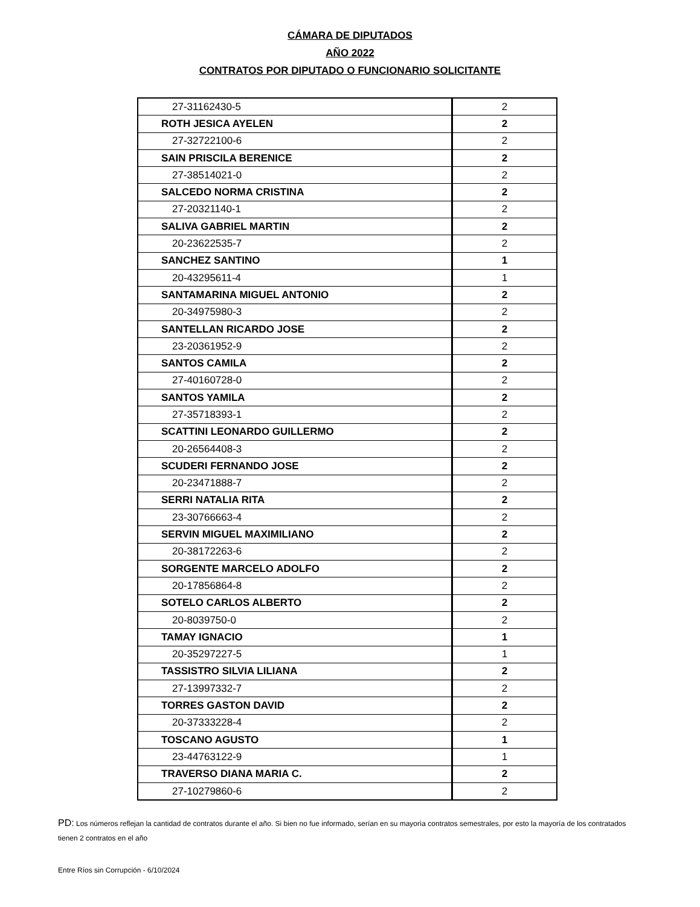CÁMARA DE DIPUTADOS
AÑO 2022
CONTRATOS POR DIPUTADO O FUNCIONARIO SOLICITANTE
| 27-31162430-5 | 2 |
| ROTH JESICA AYELEN | 2 |
| 27-32722100-6 | 2 |
| SAIN PRISCILA BERENICE | 2 |
| 27-38514021-0 | 2 |
| SALCEDO NORMA CRISTINA | 2 |
| 27-20321140-1 | 2 |
| SALIVA GABRIEL MARTIN | 2 |
| 20-23622535-7 | 2 |
| SANCHEZ SANTINO | 1 |
| 20-43295611-4 | 1 |
| SANTAMARINA MIGUEL ANTONIO | 2 |
| 20-34975980-3 | 2 |
| SANTELLAN RICARDO JOSE | 2 |
| 23-20361952-9 | 2 |
| SANTOS CAMILA | 2 |
| 27-40160728-0 | 2 |
| SANTOS YAMILA | 2 |
| 27-35718393-1 | 2 |
| SCATTINI LEONARDO GUILLERMO | 2 |
| 20-26564408-3 | 2 |
| SCUDERI FERNANDO JOSE | 2 |
| 20-23471888-7 | 2 |
| SERRI NATALIA RITA | 2 |
| 23-30766663-4 | 2 |
| SERVIN MIGUEL MAXIMILIANO | 2 |
| 20-38172263-6 | 2 |
| SORGENTE MARCELO ADOLFO | 2 |
| 20-17856864-8 | 2 |
| SOTELO CARLOS ALBERTO | 2 |
| 20-8039750-0 | 2 |
| TAMAY IGNACIO | 1 |
| 20-35297227-5 | 1 |
| TASSISTRO SILVIA LILIANA | 2 |
| 27-13997332-7 | 2 |
| TORRES GASTON DAVID | 2 |
| 20-37333228-4 | 2 |
| TOSCANO AGUSTO | 1 |
| 23-44763122-9 | 1 |
| TRAVERSO DIANA MARIA C. | 2 |
| 27-10279860-6 | 2 |
PD: Los números reflejan la cantidad de contratos durante el año. Si bien no fue informado, serían en su mayorìa contratos semestrales, por esto la mayoría de los contratados tienen 2 contratos en el año
Entre Ríos sin Corrupción - 6/10/2024